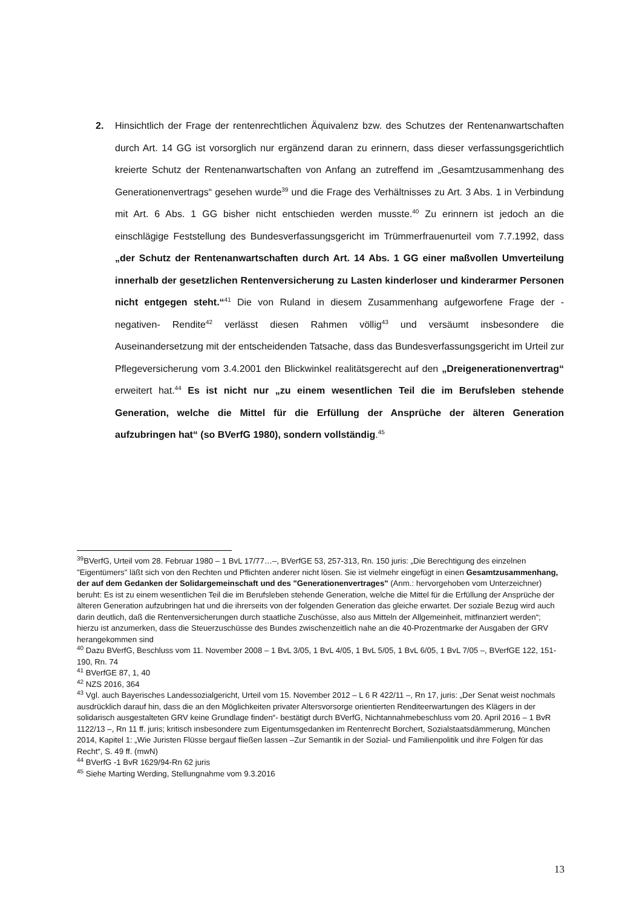2. Hinsichtlich der Frage der rentenrechtlichen Äquivalenz bzw. des Schutzes der Rentenanwartschaften durch Art. 14 GG ist vorsorglich nur ergänzend daran zu erinnern, dass dieser verfassungsgerichtlich kreierte Schutz der Rentenanwartschaften von Anfang an zutreffend im „Gesamtzusammenhang des Generationenvertrags“ gesehen wurde<sup>39</sup> und die Frage des Verhältnisses zu Art. 3 Abs. 1 in Verbindung mit Art. 6 Abs. 1 GG bisher nicht entschieden werden musste.<sup>40</sup> Zu erinnern ist jedoch an die einschlägige Feststellung des Bundesverfassungsgericht im Trümmerfrauenurteil vom 7.7.1992, dass „der Schutz der Rentenanwartschaften durch Art. 14 Abs. 1 GG einer maßvollen Umverteilung innerhalb der gesetzlichen Rentenversicherung zu Lasten kinderloser und kinderarmer Personen nicht entgegen steht.“<sup>41</sup> Die von Ruland in diesem Zusammenhang aufgeworfene Frage der -negativen- Rendite<sup>42</sup> verlässt diesen Rahmen völlig<sup>43</sup> und versäumt insbesondere die Auseinandersetzung mit der entscheidenden Tatsache, dass das Bundesverfassungsgericht im Urteil zur Pflegeversicherung vom 3.4.2001 den Blickwinkel realitätsgerecht auf den „Dreigenerationenvertrag“ erweitert hat.<sup>44</sup> Es ist nicht nur „zu einem wesentlichen Teil die im Berufsleben stehende Generation, welche die Mittel für die Erfüllung der Ansprüche der älteren Generation aufzubringen hat“ (so BVerfG 1980), sondern vollständig.<sup>45</sup>
<sup>39</sup>BVerfG, Urteil vom 28. Februar 1980 – 1 BvL 17/77…–, BVerfGE 53, 257-313, Rn. 150 juris: „Die Berechtigung des einzelnen "Eigentümers" läßt sich von den Rechten und Pflichten anderer nicht lösen. Sie ist vielmehr eingefügt in einen Gesamtzusammenhang, der auf dem Gedanken der Solidargemeinschaft und des "Generationenvertrages" (Anm.: hervorgehoben vom Unterzeichner) beruht: Es ist zu einem wesentlichen Teil die im Berufsleben stehende Generation, welche die Mittel für die Erfüllung der Ansprüche der älteren Generation aufzubringen hat und die ihrerseits von der folgenden Generation das gleiche erwartet. Der soziale Bezug wird auch darin deutlich, daß die Rentenversicherungen durch staatliche Zuschüsse, also aus Mitteln der Allgemeinheit, mitfinanziert werden“; hierzu ist anzumerken, dass die Steuerzuschüsse des Bundes zwischenzeitlich nahe an die 40-Prozentmarke der Ausgaben der GRV herangekommen sind
<sup>40</sup> Dazu BVerfG, Beschluss vom 11. November 2008 – 1 BvL 3/05, 1 BvL 4/05, 1 BvL 5/05, 1 BvL 6/05, 1 BvL 7/05 –, BVerfGE 122, 151-190, Rn. 74
<sup>41</sup> BVerfGE 87, 1, 40
<sup>42</sup> NZS 2016, 364
<sup>43</sup> Vgl. auch Bayerisches Landessozialgericht, Urteil vom 15. November 2012 – L 6 R 422/11 –, Rn 17, juris: „Der Senat weist nochmals ausdrücklich darauf hin, dass die an den Möglichkeiten privater Altersvorsorge orientierten Renditeerwartungen des Klägers in der solidarisch ausgestalteten GRV keine Grundlage finden“- bestätigt durch BVerfG, Nichtannahmebeschluss vom 20. April 2016 – 1 BvR 1122/13 –, Rn 11 ff. juris; kritisch insbesondere zum Eigentumsgedanken im Rentenrecht Borchert, Sozialstaatsdämmerung, München 2014, Kapitel 1: „Wie Juristen Flüsse bergauf fließen lassen –Zur Semantik in der Sozial- und Familienpolitik und ihre Folgen für das Recht“, S. 49 ff. (mwN)
<sup>44</sup> BVerfG -1 BvR 1629/94-Rn 62 juris
<sup>45</sup> Siehe Marting Werding, Stellungnahme vom 9.3.2016
13